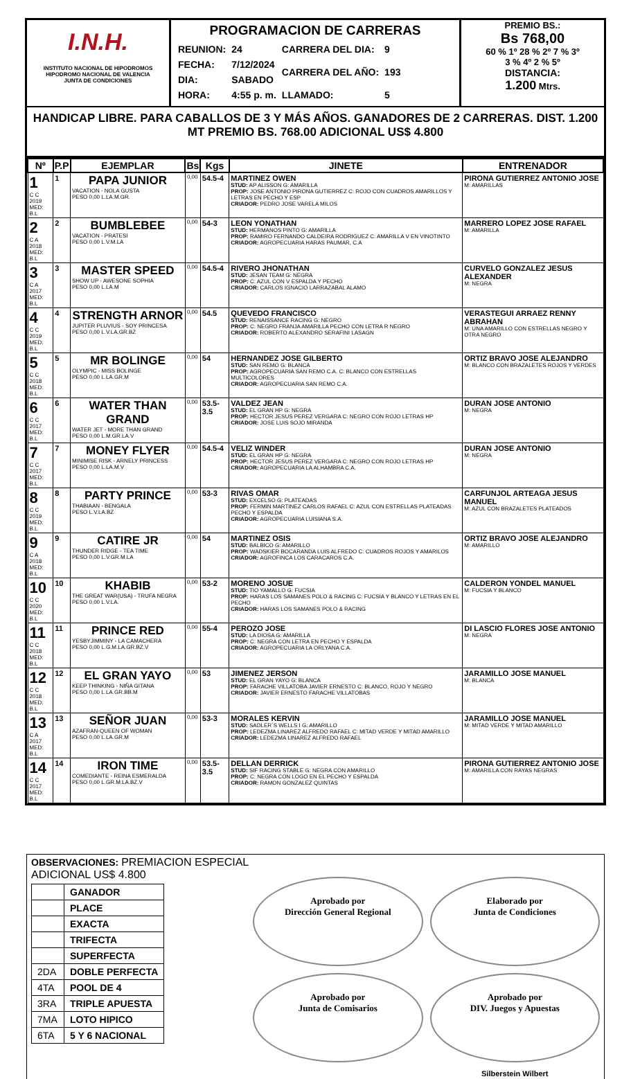I.N.H.
INSTITUTO NACIONAL DE HIPODROMOS
HIPODROMO NACIONAL DE VALENCIA
JUNTA DE CONDICIONES
PROGRAMACION DE CARRERAS
| REUNION: | 24 | CARRERA DEL DIA: | 9 |
| FECHA: | 7/12/2024 | CARRERA DEL AÑO: | 193 |
| DIA: | SABADO | | |
| HORA: | 4:55 p. m. | LLAMADO: | 5 |
PREMIO BS.:
Bs 768,00
60 % 1º 28 % 2º 7 % 3º
3 % 4º 2 % 5º
DISTANCIA:
1.200 Mtrs.
HANDICAP LIBRE. PARA CABALLOS DE 3 Y MÁS AÑOS. GANADORES DE 2 CARRERAS. DIST. 1.200 MT PREMIO BS. 768.00 ADICIONAL US$ 4.800
| Nº | P.P | EJEMPLAR | Bs | Kgs | JINETE | ENTRENADOR |
| --- | --- | --- | --- | --- | --- | --- |
| 1 C C 2019 MED: B.L | 1 | PAPA JUNIOR VACATION - NOLA GUSTA PESO 0,00 L.LA.M.GR. | 0,00 | 54.5-4 | MARTINEZ OWEN STUD: AP ALISSON G: AMARILLA PROP: JOSE ANTONIO PIRONA GUTIERREZ C: ROJO CON CUADROS AMARILLOS Y LETRAS EN PECHO Y ESP CRIADOR: PEDRO JOSE VARELA MILOS | PIRONA GUTIERREZ ANTONIO JOSE M: AMARILLAS |
| 2 C A 2018 MED: B.L | 2 | BUMBLEBEE VACATION - PRATESI PESO 0,00 L.V.M.LA | 0,00 | 54-3 | LEON YONATHAN STUD: HERMANOS PINTO G: AMARILLA PROP: RAMIRO FERNANDO CALDEIRA RODRIGUEZ C: AMARILLA V EN VINOTINTO CRIADOR: AGROPECUARIA HARAS PAUMAR, C.A | MARRERO LOPEZ JOSE RAFAEL M: AMARILLA |
| 3 C A 2017 MED: B.L | 3 | MASTER SPEED SHOW UP - AWESONE SOPHIA PESO 0,00 L.LA.M | 0,00 | 54.5-4 | RIVERO JHONATHAN STUD: JESAN TEAM G: NEGRA PROP: C: AZUL CON V ESPALDA Y PECHO CRIADOR: CARLOS IGNACIO LARRAZABAL ALAMO | CURVELO GONZALEZ JESUS ALEXANDER M: NEGRA |
| 4 C C 2019 MED: B.L | 4 | STRENGTH ARNOR JUPITER PLUVIUS - SOY PRINCESA PESO 0,00 L.V.LA.GR.BZ | 0,00 | 54.5 | QUEVEDO FRANCISCO STUD: RENAISSANCE RACING G: NEGRO PROP: C: NEGRO FRANJA AMARILLA PECHO CON LETRA R NEGRO CRIADOR: ROBERTO ALEXANDRO SERAFINI LASAGN | VERASTEGUI ARRAEZ RENNY ABRAHAN M: UNA AMARILLO CON ESTRELLAS NEGRO Y OTRA NEGRO |
| 5 C C 2018 MED: B.L | 5 | MR BOLINGE OLYMPIC - MISS BOLINGE PESO 0,00 L.LA.GR.M | 0,00 | 54 | HERNANDEZ JOSE GILBERTO STUD: SAN REMO G: BLANCA PROP: AGROPECUARIA SAN REMO C.A. C: BLANCO CON ESTRELLAS MULTICOLORES CRIADOR: AGROPECUARIA SAN REMO C.A. | ORTIZ BRAVO JOSE ALEJANDRO M: BLANCO CON BRAZALETES ROJOS Y VERDES |
| 6 C C 2017 MED: B.L | 6 | WATER THAN GRAND WATER JET - MORE THAN GRAND PESO 0,00 L.M.GR.LA.V | 0,00 | 53.5-3.5 | VALDEZ JEAN STUD: EL GRAN HP G: NEGRA PROP: HECTOR JESUS PEREZ VERGARA C: NEGRO CON ROJO LETRAS HP CRIADOR: JOSE LUIS SOJO MIRANDA | DURAN JOSE ANTONIO M: NEGRA |
| 7 C C 2017 MED: B.L | 7 | MONEY FLYER MINIMISE RISK - ARNELY PRINCESS PESO 0,00 L.LA.M.V | 0,00 | 54.5-4 | VELIZ WINDER STUD: EL GRAN HP G: NEGRA PROP: HECTOR JESUS PEREZ VERGARA C: NEGRO CON ROJO LETRAS HP CRIADOR: AGROPECUARIA LA ALHAMBRA C.A. | DURAN JOSE ANTONIO M: NEGRA |
| 8 C C 2019 MED: B.L | 8 | PARTY PRINCE THABIAAN - BENGALA PESO L.V.LA.BZ | 0,00 | 53-3 | RIVAS OMAR STUD: EXCELSO G: PLATEADAS PROP: FERMIN MARTINEZ CARLOS RAFAEL C: AZUL CON ESTRELLAS PLATEADAS PECHO Y ESPALDA CRIADOR: AGROPECUARIA LUISIANA S.A. | CARFUNJOL ARTEAGA JESUS MANUEL M: AZUL CON BRAZALETES PLATEADOS |
| 9 C A 2018 MED: B.L | 9 | CATIRE JR THUNDER RIDGE - TEA TIME PESO 0,00 L.V.GR.M.LA | 0,00 | 54 | MARTINEZ OSIS STUD: BALBICO G: AMARILLO PROP: WADSKIER BOCARANDA LUIS ALFREDO C: CUADROS ROJOS Y AMARILOS CRIADOR: AGROFINCA LOS CARACAROS C.A. | ORTIZ BRAVO JOSE ALEJANDRO M: AMARILLO |
| 10 C C 2020 MED: B.L | 10 | KHABIB THE GREAT WAR(USA) - TRUFA NEGRA PESO 0,00 L.V.LA. | 0,00 | 53-2 | MORENO JOSUE STUD: TIO YAMALLO G: FUCSIA PROP: HARAS LOS SAMANES POLO & RACING C: FUCSIA Y BLANCO Y LETRAS EN EL PECHO CRIADOR: HARAS LOS SAMANES POLO & RACING | CALDERON YONDEL MANUEL M: FUCSIA Y BLANCO |
| 11 C C 2018 MED: B.L | 11 | PRINCE RED YESBYJIMMINY - LA CAMACHERA PESO 0,00 L.G.M.LA.GR.BZ.V | 0,00 | 55-4 | PEROZO JOSE STUD: LA DIOSA G: AMARILLA PROP: C: NEGRA CON LETRA EN PECHO Y ESPALDA CRIADOR: AGROPECUARIA LA ORLYANA C.A. | DI LASCIO FLORES JOSE ANTONIO M: NEGRA |
| 12 C C 2018 MED: B.L | 12 | EL GRAN YAYO KEEP THINKING - NIÑA GITANA PESO 0,00 L.LA.GR.BB.M | 0,00 | 53 | JIMENEZ JERSON STUD: EL GRAN YAYO G: BLANCA PROP: FARACHE VILLATOBA JAVIER ERNESTO C: BLANCO, ROJO Y NEGRO CRIADOR: JAVIER ERNESTO FARACHE VILLATOBAS | JARAMILLO JOSE MANUEL M: BLANCA |
| 13 C A 2017 MED: B.L | 13 | SEÑOR JUAN AZAFRAN-QUEEN OF WOMAN PESO 0,00 L.LA.GR.M | 0,00 | 53-3 | MORALES KERVIN STUD: SADLER`S WELLS I G: AMARILLO PROP: LEDEZMA LINAREZ ALFREDO RAFAEL C: MITAD VERDE Y MITAD AMARILLO CRIADOR: LEDEZMA LINAREZ ALFREDO RAFAEL | JARAMILLO JOSE MANUEL M: MITAD VERDE Y MITAD AMARILLO |
| 14 C C 2017 MED: B.L | 14 | IRON TIME COMEDIANTE - REINA ESMERALDA PESO 0,00 L.GR.M.LA.BZ.V | 0,00 | 53.5-3.5 | DELLAN DERRICK STUD: SIF RACING STABLE G: NEGRA CON AMARILLO PROP: C: NEGRA CON LOGO EN EL PECHO Y ESPALDA CRIADOR: RAMON GONZALEZ QUINTAS | PIRONA GUTIERREZ ANTONIO JOSE M: AMARILLA CON RAYAS NEGRAS |
OBSERVACIONES: PREMIACION ESPECIAL ADICIONAL US$ 4.800
| | GANADOR |
| | PLACE |
| | EXACTA |
| | TRIFECTA |
| | SUPERFECTA |
| 2DA | DOBLE PERFECTA |
| 4TA | POOL DE 4 |
| 3RA | TRIPLE APUESTA |
| 7MA | LOTO HIPICO |
| 6TA | 5 Y 6 NACIONAL |
Aprobado por
Dirección General Regional
Elaborado por
Junta de Condiciones
Aprobado por
Junta de Comisarios
Aprobado por
DIV. Juegos y Apuestas
Silberstein Wilbert